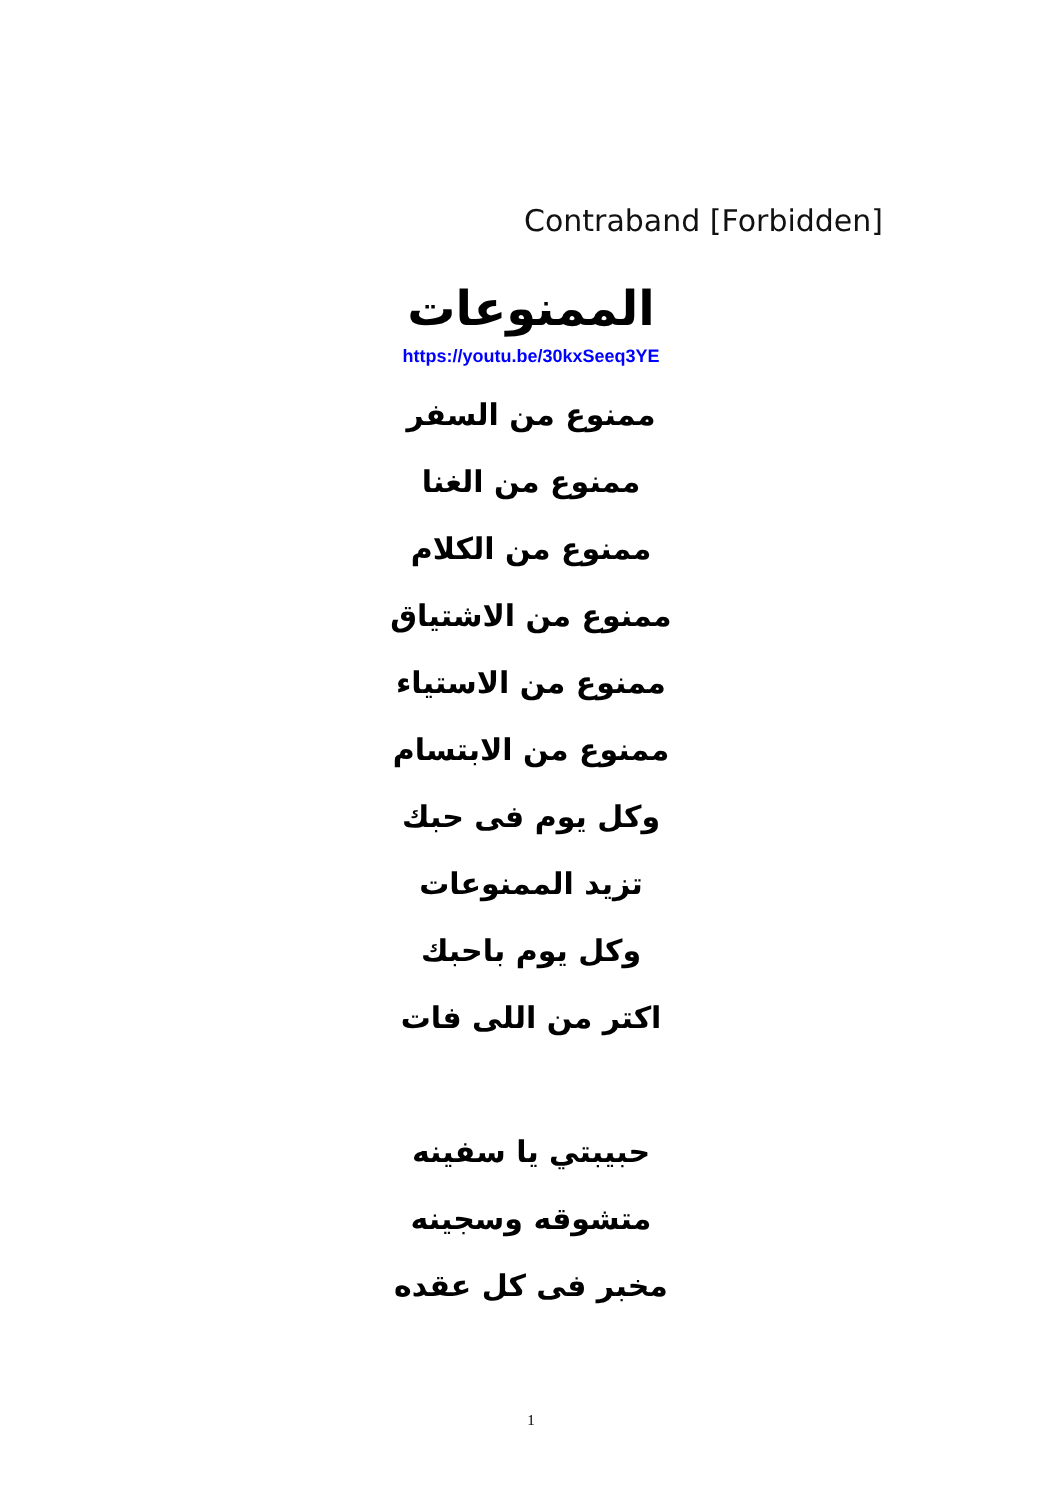Contraband [Forbidden]
الممنوعات
https://youtu.be/30kxSeeq3YE
ممنوع من السفر
ممنوع من الغنا
ممنوع من الكلام
ممنوع من الاشتياق
ممنوع من الاستياء
ممنوع من الابتسام
وكل يوم فى حبك
تزيد الممنوعات
وكل يوم باحبك
اكتر من اللى فات
حبيبتي يا سفينه
متشوقه وسجينه
مخبر فى كل عقده
1